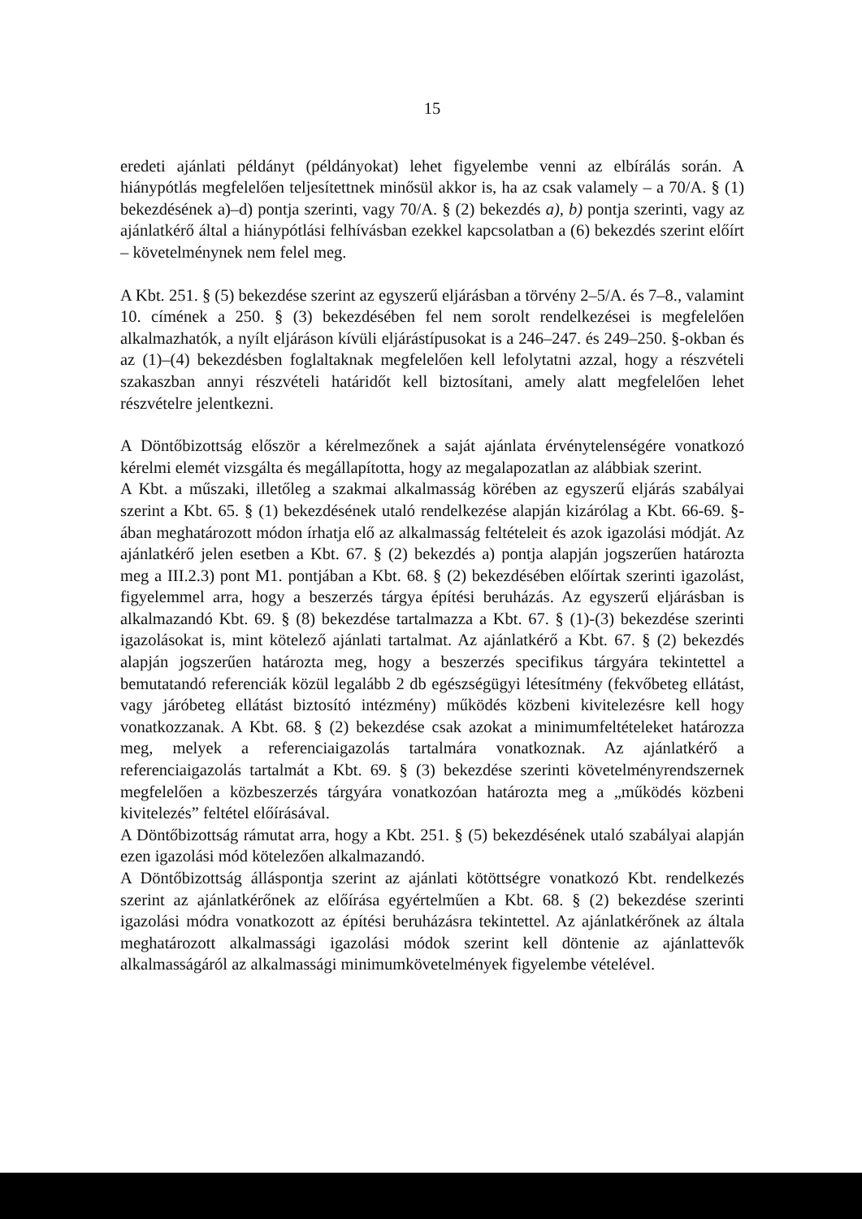15
eredeti ajánlati példányt (példányokat) lehet figyelembe venni az elbírálás során. A hiánypótlás megfelelően teljesítettnek minősül akkor is, ha az csak valamely – a 70/A. § (1) bekezdésének a)–d) pontja szerinti, vagy 70/A. § (2) bekezdés a), b) pontja szerinti, vagy az ajánlatkérő által a hiánypótlási felhívásban ezekkel kapcsolatban a (6) bekezdés szerint előírt – követelménynek nem felel meg.
A Kbt. 251. § (5) bekezdése szerint az egyszerű eljárásban a törvény 2–5/A. és 7–8., valamint 10. címének a 250. § (3) bekezdésében fel nem sorolt rendelkezései is megfelelően alkalmazhatók, a nyílt eljáráson kívüli eljárástípusokat is a 246–247. és 249–250. §-okban és az (1)–(4) bekezdésben foglaltaknak megfelelően kell lefolytatni azzal, hogy a részvételi szakaszban annyi részvételi határidőt kell biztosítani, amely alatt megfelelően lehet részvételre jelentkezni.
A Döntőbizottság először a kérelmezőnek a saját ajánlata érvénytelenségére vonatkozó kérelmi elemét vizsgálta és megállapította, hogy az megalapozatlan az alábbiak szerint.
A Kbt. a műszaki, illetőleg a szakmai alkalmasság körében az egyszerű eljárás szabályai szerint a Kbt. 65. § (1) bekezdésének utaló rendelkezése alapján kizárólag a Kbt. 66-69. §-ában meghatározott módon írhatja elő az alkalmasság feltételeit és azok igazolási módját. Az ajánlatkérő jelen esetben a Kbt. 67. § (2) bekezdés a) pontja alapján jogszerűen határozta meg a III.2.3) pont M1. pontjában a Kbt. 68. § (2) bekezdésében előírtak szerinti igazolást, figyelemmel arra, hogy a beszerzés tárgya építési beruházás. Az egyszerű eljárásban is alkalmazandó Kbt. 69. § (8) bekezdése tartalmazza a Kbt. 67. § (1)-(3) bekezdése szerinti igazolásokat is, mint kötelező ajánlati tartalmat. Az ajánlatkérő a Kbt. 67. § (2) bekezdés alapján jogszerűen határozta meg, hogy a beszerzés specifikus tárgyára tekintettel a bemutatandó referenciák közül legalább 2 db egészségügyi létesítmény (fekvőbeteg ellátást, vagy járóbeteg ellátást biztosító intézmény) működés közbeni kivitelezésre kell hogy vonatkozzanak. A Kbt. 68. § (2) bekezdése csak azokat a minimumfeltételeket határozza meg, melyek a referenciaigazolás tartalmára vonatkoznak. Az ajánlatkérő a referenciaigazolás tartalmát a Kbt. 69. § (3) bekezdése szerinti követelményrendszernek megfelelően a közbeszerzés tárgyára vonatkozóan határozta meg a „működés közbeni kivitelezés” feltétel előírásával.
A Döntőbizottság rámutat arra, hogy a Kbt. 251. § (5) bekezdésének utaló szabályai alapján ezen igazolási mód kötelezően alkalmazandó.
A Döntőbizottság álláspontja szerint az ajánlati kötöttségre vonatkozó Kbt. rendelkezés szerint az ajánlatkérőnek az előírása egyértelműen a Kbt. 68. § (2) bekezdése szerinti igazolási módra vonatkozott az építési beruházásra tekintettel. Az ajánlatkérőnek az általa meghatározott alkalmassági igazolási módok szerint kell döntenie az ajánlattevők alkalmasságáról az alkalmassági minimumkövetelmények figyelembe vételével.